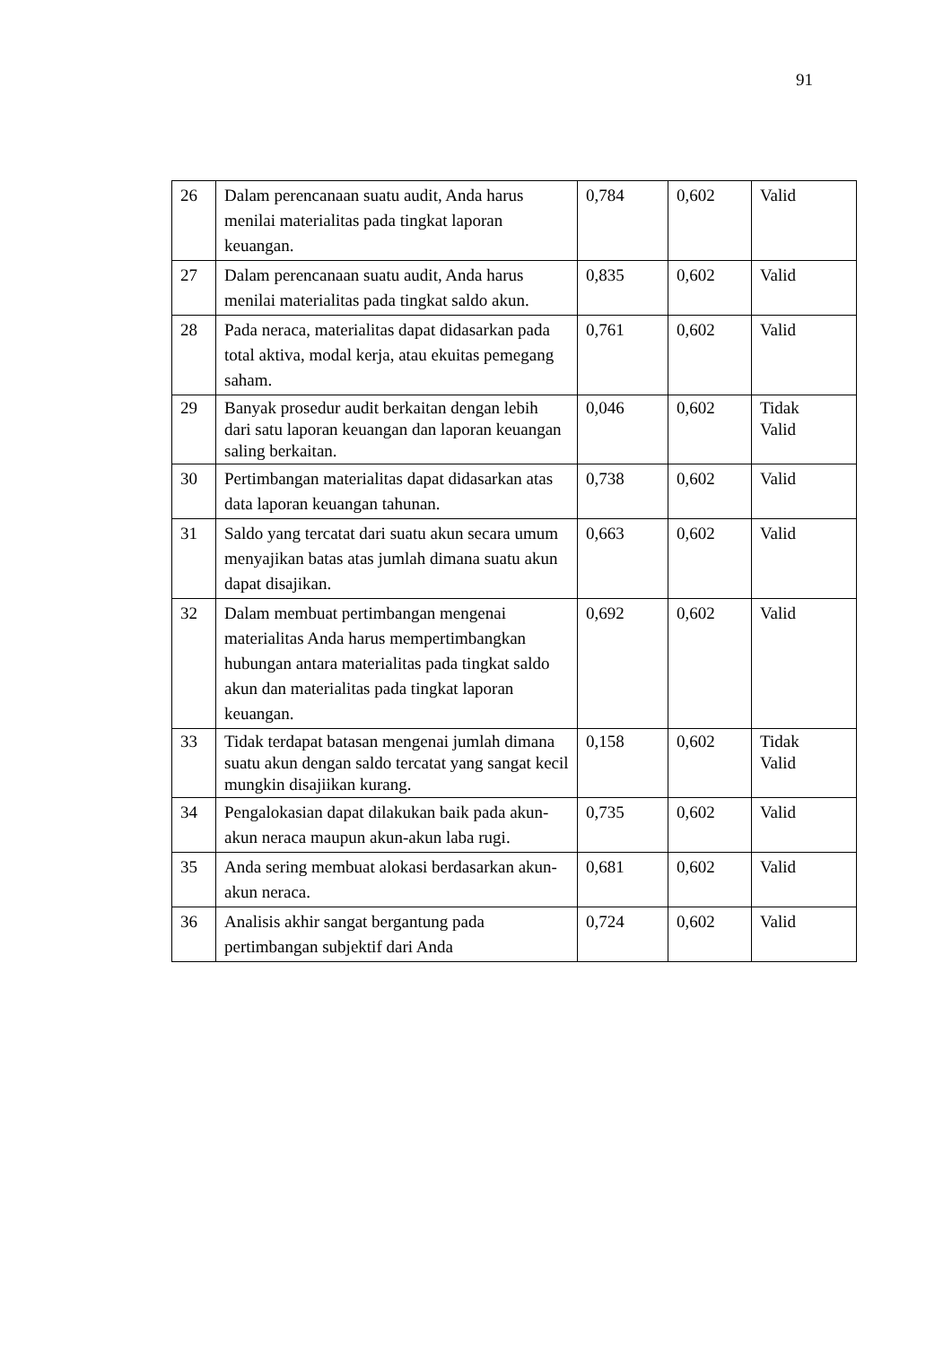91
| 26 | Dalam perencanaan suatu audit, Anda harus menilai materialitas pada tingkat laporan keuangan. | 0,784 | 0,602 | Valid |
| 27 | Dalam perencanaan suatu audit, Anda harus menilai materialitas pada tingkat saldo akun. | 0,835 | 0,602 | Valid |
| 28 | Pada neraca, materialitas dapat didasarkan pada total aktiva, modal kerja, atau ekuitas pemegang saham. | 0,761 | 0,602 | Valid |
| 29 | Banyak prosedur audit berkaitan dengan lebih dari satu laporan keuangan dan laporan keuangan saling berkaitan. | 0,046 | 0,602 | Tidak Valid |
| 30 | Pertimbangan materialitas dapat didasarkan atas data laporan keuangan tahunan. | 0,738 | 0,602 | Valid |
| 31 | Saldo yang tercatat dari suatu akun secara umum menyajikan batas atas jumlah dimana suatu akun dapat disajikan. | 0,663 | 0,602 | Valid |
| 32 | Dalam membuat pertimbangan mengenai materialitas Anda harus mempertimbangkan hubungan antara materialitas pada tingkat saldo akun dan materialitas pada tingkat laporan keuangan. | 0,692 | 0,602 | Valid |
| 33 | Tidak terdapat batasan mengenai jumlah dimana suatu akun dengan saldo tercatat yang sangat kecil mungkin disajiikan kurang. | 0,158 | 0,602 | Tidak Valid |
| 34 | Pengalokasian dapat dilakukan baik pada akun-akun neraca maupun akun-akun laba rugi. | 0,735 | 0,602 | Valid |
| 35 | Anda sering membuat alokasi berdasarkan akun-akun neraca. | 0,681 | 0,602 | Valid |
| 36 | Analisis akhir sangat bergantung pada pertimbangan subjektif dari Anda | 0,724 | 0,602 | Valid |